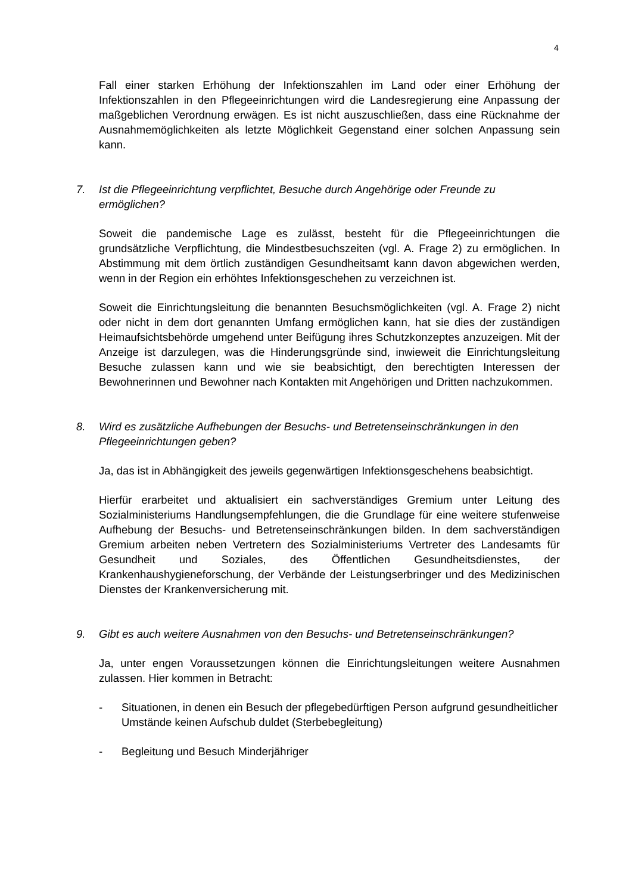4
Fall einer starken Erhöhung der Infektionszahlen im Land oder einer Erhöhung der Infektionszahlen in den Pflegeeinrichtungen wird die Landesregierung eine Anpassung der maßgeblichen Verordnung erwägen. Es ist nicht auszuschließen, dass eine Rücknahme der Ausnahmemöglichkeiten als letzte Möglichkeit Gegenstand einer solchen Anpassung sein kann.
7. Ist die Pflegeeinrichtung verpflichtet, Besuche durch Angehörige oder Freunde zu ermöglichen?
Soweit die pandemische Lage es zulässt, besteht für die Pflegeeinrichtungen die grundsätzliche Verpflichtung, die Mindestbesuchszeiten (vgl. A. Frage 2) zu ermöglichen. In Abstimmung mit dem örtlich zuständigen Gesundheitsamt kann davon abgewichen werden, wenn in der Region ein erhöhtes Infektionsgeschehen zu verzeichnen ist.
Soweit die Einrichtungsleitung die benannten Besuchsmöglichkeiten (vgl. A. Frage 2) nicht oder nicht in dem dort genannten Umfang ermöglichen kann, hat sie dies der zuständigen Heimaufsichtsbehörde umgehend unter Beifügung ihres Schutzkonzeptes anzuzeigen. Mit der Anzeige ist darzulegen, was die Hinderungsgründe sind, inwieweit die Einrichtungsleitung Besuche zulassen kann und wie sie beabsichtigt, den berechtigten Interessen der Bewohnerinnen und Bewohner nach Kontakten mit Angehörigen und Dritten nachzukommen.
8. Wird es zusätzliche Aufhebungen der Besuchs- und Betretenseinschränkungen in den Pflegeeinrichtungen geben?
Ja, das ist in Abhängigkeit des jeweils gegenwärtigen Infektionsgeschehens beabsichtigt.
Hierfür erarbeitet und aktualisiert ein sachverständiges Gremium unter Leitung des Sozialministeriums Handlungsempfehlungen, die die Grundlage für eine weitere stufenweise Aufhebung der Besuchs- und Betretenseinschränkungen bilden. In dem sachverständigen Gremium arbeiten neben Vertretern des Sozialministeriums Vertreter des Landesamts für Gesundheit und Soziales, des Öffentlichen Gesundheitsdienstes, der Krankenhaushygieneforschung, der Verbände der Leistungserbringer und des Medizinischen Dienstes der Krankenversicherung mit.
9. Gibt es auch weitere Ausnahmen von den Besuchs- und Betretenseinschränkungen?
Ja, unter engen Voraussetzungen können die Einrichtungsleitungen weitere Ausnahmen zulassen. Hier kommen in Betracht:
- Situationen, in denen ein Besuch der pflegebedürftigen Person aufgrund gesundheitlicher Umstände keinen Aufschub duldet (Sterbebegleitung)
- Begleitung und Besuch Minderjähriger